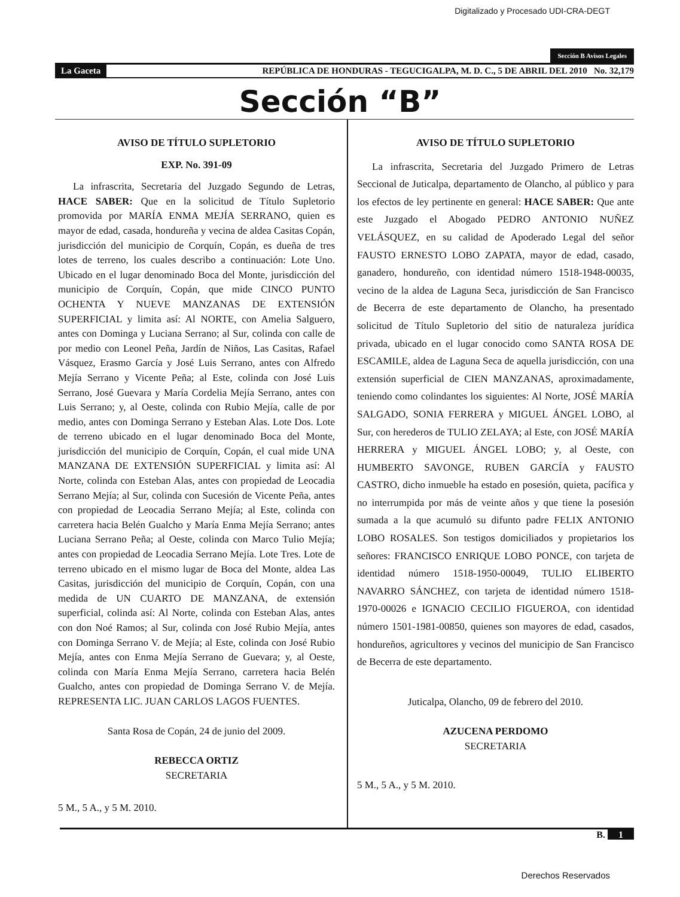Digitalizado y Procesado UDI-CRA-DEGT
Sección B Avisos Legales
La Gaceta REPÚBLICA DE HONDURAS - TEGUCIGALPA, M. D. C., 5 DE ABRIL DEL 2010 No. 32,179
Sección “B”
AVISO DE TÍTULO SUPLETORIO
EXP. No. 391-09
La infrascrita, Secretaria del Juzgado Segundo de Letras, HACE SABER: Que en la solicitud de Título Supletorio promovida por MARÍA ENMA MEJÍA SERRANO, quien es mayor de edad, casada, hondureña y vecina de aldea Casitas Copán, jurisdicción del municipio de Corquín, Copán, es dueña de tres lotes de terreno, los cuales describo a continuación: Lote Uno. Ubicado en el lugar denominado Boca del Monte, jurisdicción del municipio de Corquín, Copán, que mide CINCO PUNTO OCHENTA Y NUEVE MANZANAS DE EXTENSIÓN SUPERFICIAL y limita así: Al NORTE, con Amelia Salguero, antes con Dominga y Luciana Serrano; al Sur, colinda con calle de por medio con Leonel Peña, Jardín de Niños, Las Casitas, Rafael Vásquez, Erasmo García y José Luis Serrano, antes con Alfredo Mejía Serrano y Vicente Peña; al Este, colinda con José Luis Serrano, José Guevara y María Cordelia Mejía Serrano, antes con Luis Serrano; y, al Oeste, colinda con Rubio Mejía, calle de por medio, antes con Dominga Serrano y Esteban Alas. Lote Dos. Lote de terreno ubicado en el lugar denominado Boca del Monte, jurisdicción del municipio de Corquín, Copán, el cual mide UNA MANZANA DE EXTENSIÓN SUPERFICIAL y limita así: Al Norte, colinda con Esteban Alas, antes con propiedad de Leocadia Serrano Mejía; al Sur, colinda con Sucesión de Vicente Peña, antes con propiedad de Leocadia Serrano Mejía; al Este, colinda con carretera hacia Belén Gualcho y María Enma Mejía Serrano; antes Luciana Serrano Peña; al Oeste, colinda con Marco Tulio Mejía; antes con propiedad de Leocadia Serrano Mejía. Lote Tres. Lote de terreno ubicado en el mismo lugar de Boca del Monte, aldea Las Casitas, jurisdicción del municipio de Corquín, Copán, con una medida de UN CUARTO DE MANZANA, de extensión superficial, colinda así: Al Norte, colinda con Esteban Alas, antes con don Noé Ramos; al Sur, colinda con José Rubio Mejía, antes con Dominga Serrano V. de Mejía; al Este, colinda con José Rubio Mejía, antes con Enma Mejía Serrano de Guevara; y, al Oeste, colinda con María Enma Mejía Serrano, carretera hacia Belén Gualcho, antes con propiedad de Dominga Serrano V. de Mejía. REPRESENTA LIC. JUAN CARLOS LAGOS FUENTES.
Santa Rosa de Copán, 24 de junio del 2009.
REBECCA ORTIZ
SECRETARIA
5 M., 5 A., y 5 M. 2010.
AVISO DE TÍTULO SUPLETORIO
La infrascrita, Secretaria del Juzgado Primero de Letras Seccional de Juticalpa, departamento de Olancho, al público y para los efectos de ley pertinente en general: HACE SABER: Que ante este Juzgado el Abogado PEDRO ANTONIO NUÑEZ VELÁSQUEZ, en su calidad de Apoderado Legal del señor FAUSTO ERNESTO LOBO ZAPATA, mayor de edad, casado, ganadero, hondureño, con identidad número 1518-1948-00035, vecino de la aldea de Laguna Seca, jurisdicción de San Francisco de Becerra de este departamento de Olancho, ha presentado solicitud de Título Supletorio del sitio de naturaleza jurídica privada, ubicado en el lugar conocido como SANTA ROSA DE ESCAMILE, aldea de Laguna Seca de aquella jurisdicción, con una extensión superficial de CIEN MANZANAS, aproximadamente, teniendo como colindantes los siguientes: Al Norte, JOSÉ MARÍA SALGADO, SONIA FERRERA y MIGUEL ÁNGEL LOBO, al Sur, con herederos de TULIO ZELAYA; al Este, con JOSÉ MARÍA HERRERA y MIGUEL ÁNGEL LOBO; y, al Oeste, con HUMBERTO SAVONGE, RUBEN GARCÍA y FAUSTO CASTRO, dicho inmueble ha estado en posesión, quieta, pacífica y no interrumpida por más de veinte años y que tiene la posesión sumada a la que acumuló su difunto padre FELIX ANTONIO LOBO ROSALES. Son testigos domiciliados y propietarios los señores: FRANCISCO ENRIQUE LOBO PONCE, con tarjeta de identidad número 1518-1950-00049, TULIO ELIBERTO NAVARRO SÁNCHEZ, con tarjeta de identidad número 1518-1970-00026 e IGNACIO CECILIO FIGUEROA, con identidad número 1501-1981-00850, quienes son mayores de edad, casados, hondureños, agricultores y vecinos del municipio de San Francisco de Becerra de este departamento.
Juticalpa, Olancho, 09 de febrero del 2010.
AZUCENA PERDOMO
SECRETARIA
5 M., 5 A., y 5 M. 2010.
B. 1
Derechos Reservados